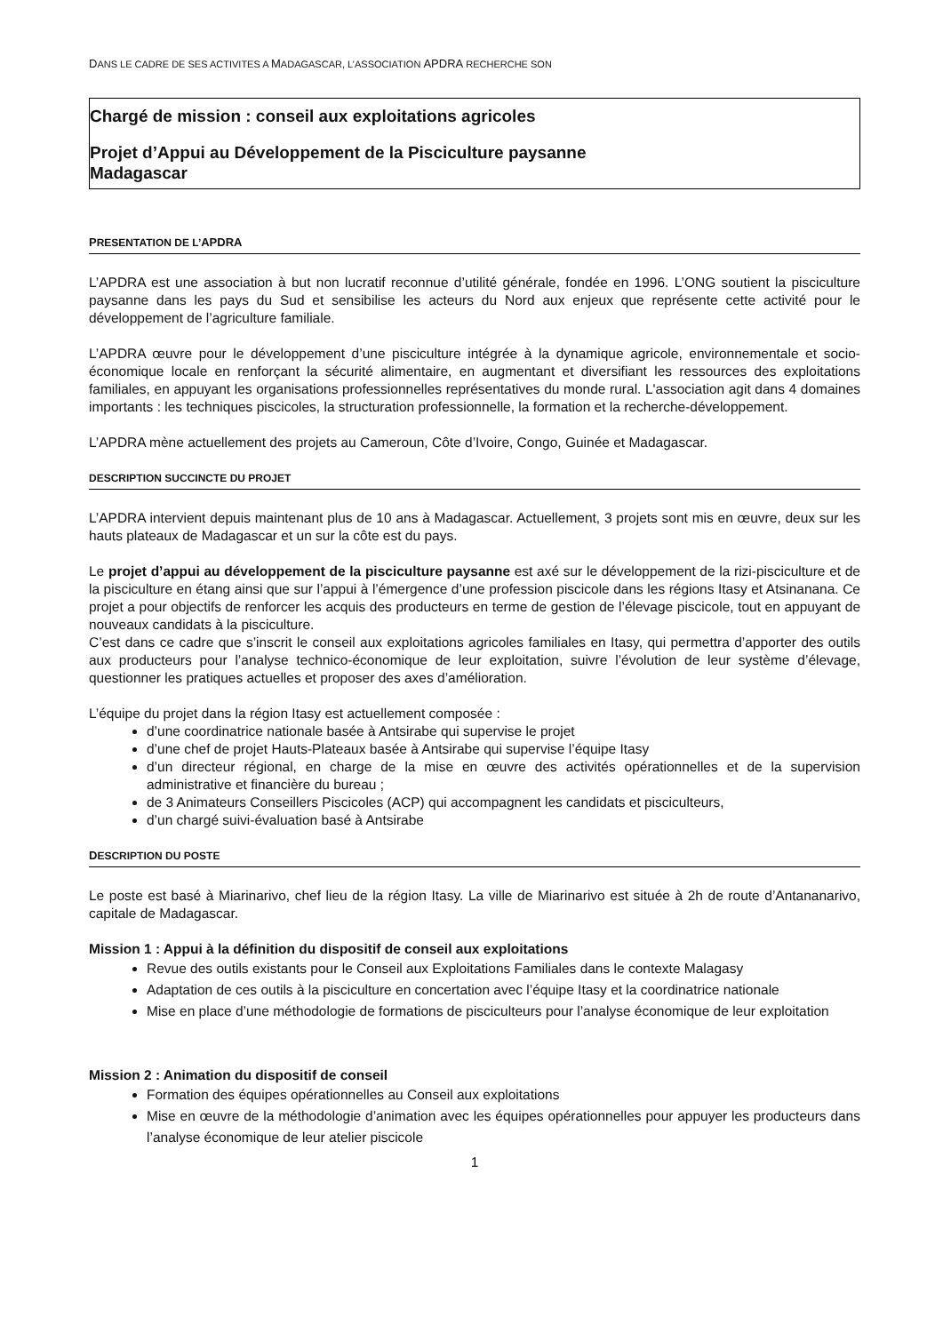DANS LE CADRE DE SES ACTIVITES A MADAGASCAR, L’ASSOCIATION APDRA RECHERCHE SON
Chargé de mission : conseil aux exploitations agricoles
Projet d’Appui au Développement de la Pisciculture paysanne
Madagascar
PRESENTATION DE L’APDRA
L’APDRA est une association à but non lucratif reconnue d’utilité générale, fondée en 1996. L’ONG soutient la pisciculture paysanne dans les pays du Sud et sensibilise les acteurs du Nord aux enjeux que représente cette activité pour le développement de l’agriculture familiale.
L’APDRA œuvre pour le développement d’une pisciculture intégrée à la dynamique agricole, environnementale et socio-économique locale en renforçant la sécurité alimentaire, en augmentant et diversifiant les ressources des exploitations familiales, en appuyant les organisations professionnelles représentatives du monde rural. L'association agit dans 4 domaines importants : les techniques piscicoles, la structuration professionnelle, la formation et la recherche-développement.
L’APDRA mène actuellement des projets au Cameroun, Côte d’Ivoire, Congo, Guinée et Madagascar.
DESCRIPTION SUCCINCTE DU PROJET
L’APDRA intervient depuis maintenant plus de 10 ans à Madagascar. Actuellement, 3 projets sont mis en œuvre, deux sur les hauts plateaux de Madagascar et un sur la côte est du pays.
Le projet d’appui au développement de la pisciculture paysanne est axé sur le développement de la rizi-pisciculture et de la pisciculture en étang ainsi que sur l’appui à l’émergence d’une profession piscicole dans les régions Itasy et Atsinanana. Ce projet a pour objectifs de renforcer les acquis des producteurs en terme de gestion de l’élevage piscicole, tout en appuyant de nouveaux candidats à la pisciculture.
C’est dans ce cadre que s’inscrit le conseil aux exploitations agricoles familiales en Itasy, qui permettra d’apporter des outils aux producteurs pour l’analyse technico-économique de leur exploitation, suivre l’évolution de leur système d’élevage, questionner les pratiques actuelles et proposer des axes d’amélioration.
L’équipe du projet dans la région Itasy est actuellement composée :
d’une coordinatrice nationale basée à Antsirabe qui supervise le projet
d’une chef de projet Hauts-Plateaux basée à Antsirabe qui supervise l’équipe Itasy
d’un directeur régional, en charge de la mise en œuvre des activités opérationnelles et de la supervision administrative et financière du bureau ;
de 3 Animateurs Conseillers Piscicoles (ACP) qui accompagnent les candidats et pisciculteurs,
d’un chargé suivi-évaluation basé à Antsirabe
DESCRIPTION DU POSTE
Le poste est basé à Miarinarivo, chef lieu de la région Itasy. La ville de Miarinarivo est située à 2h de route d’Antananarivo, capitale de Madagascar.
Mission 1 : Appui à la définition du dispositif de conseil aux exploitations
Revue des outils existants pour le Conseil aux Exploitations Familiales dans le contexte Malagasy
Adaptation de ces outils à la pisciculture en concertation avec l’équipe Itasy et la coordinatrice nationale
Mise en place d’une méthodologie de formations de pisciculteurs pour l’analyse économique de leur exploitation
Mission 2 : Animation du dispositif de conseil
Formation des équipes opérationnelles au Conseil aux exploitations
Mise en œuvre de la méthodologie d’animation avec les équipes opérationnelles pour appuyer les producteurs dans l’analyse économique de leur atelier piscicole
1